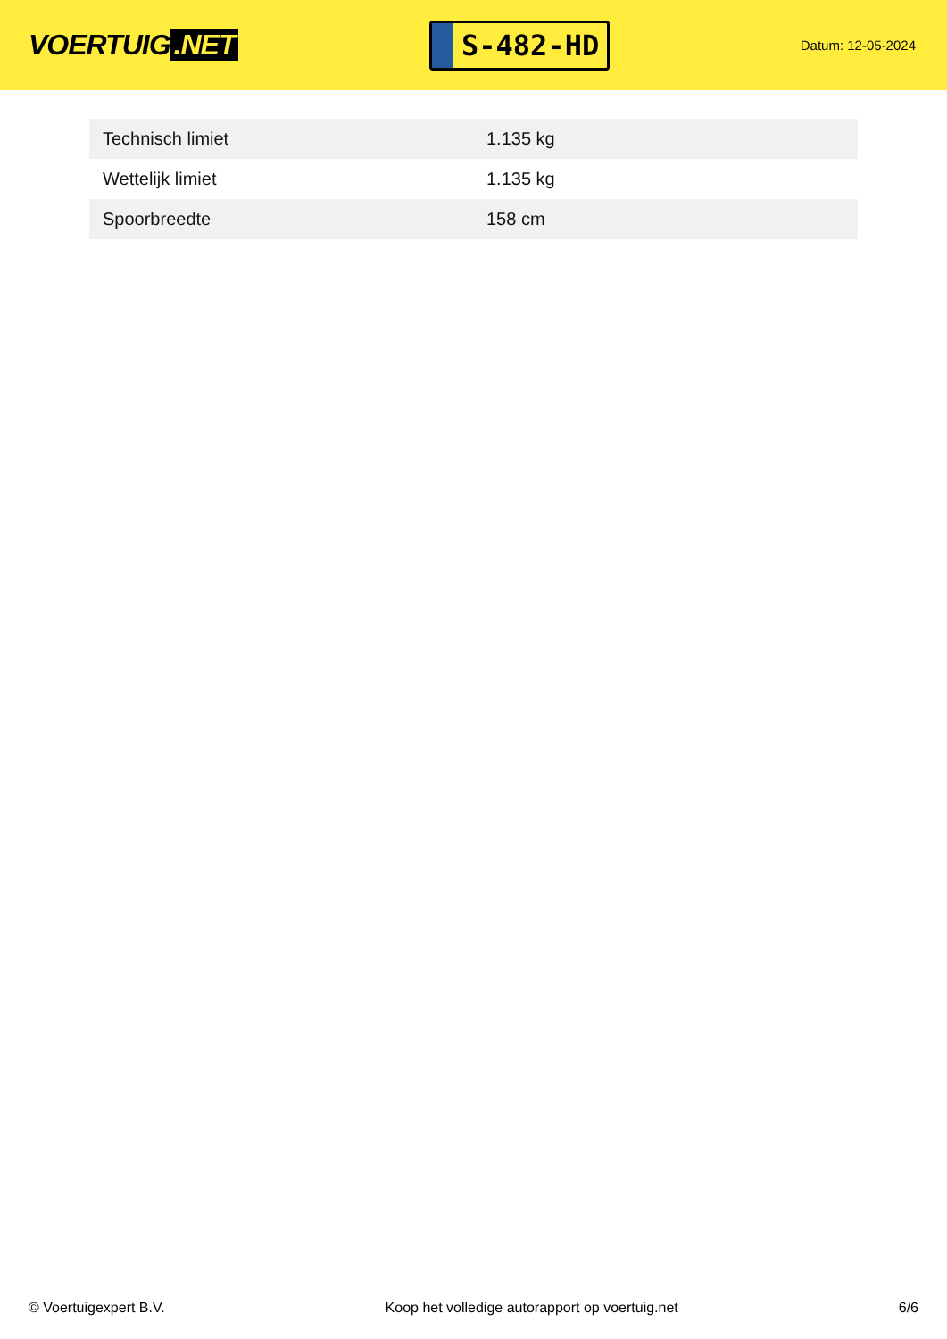VOERTUIG.NET
S-482-HD
Datum: 12-05-2024
| Technisch limiet | 1.135 kg |
| Wettelijk limiet | 1.135 kg |
| Spoorbreedte | 158 cm |
© Voertuigexpert B.V. Koop het volledige autorapport op voertuig.net 6/6